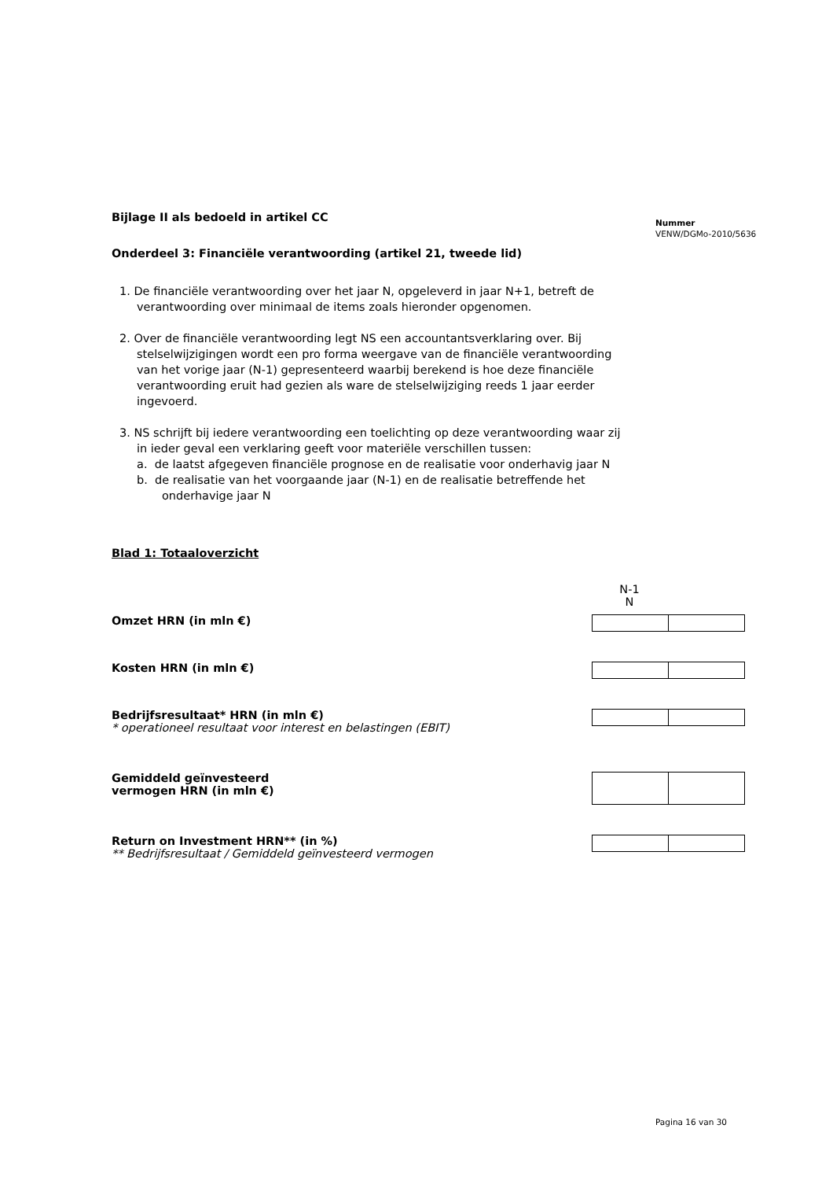Nummer
VENW/DGMo-2010/5636
Bijlage II als bedoeld in artikel CC
Onderdeel 3: Financiële verantwoording (artikel 21, tweede lid)
1. De financiële verantwoording over het jaar N, opgeleverd in jaar N+1, betreft de verantwoording over minimaal de items zoals hieronder opgenomen.
2. Over de financiële verantwoording legt NS een accountantsverklaring over. Bij stelselwijzigingen wordt een pro forma weergave van de financiële verantwoording van het vorige jaar (N-1) gepresenteerd waarbij berekend is hoe deze financiële verantwoording eruit had gezien als ware de stelselwijziging reeds 1 jaar eerder ingevoerd.
3. NS schrijft bij iedere verantwoording een toelichting op deze verantwoording waar zij in ieder geval een verklaring geeft voor materiële verschillen tussen:
a. de laatst afgegeven financiële prognose en de realisatie voor onderhavig jaar N
b. de realisatie van het voorgaande jaar (N-1) en de realisatie betreffende het onderhavige jaar N
Blad 1: Totaaloverzicht
| | N-1 N |
| Omzet HRN (in mln €) | |
| Kosten HRN (in mln €) | |
| Bedrijfsresultaat* HRN (in mln €) * operationeel resultaat voor interest en belastingen (EBIT) | |
| Gemiddeld geïnvesteerd vermogen HRN (in mln €) | |
| Return on Investment HRN** (in %) ** Bedrijfsresultaat / Gemiddeld geïnvesteerd vermogen | |
Pagina 16 van 30